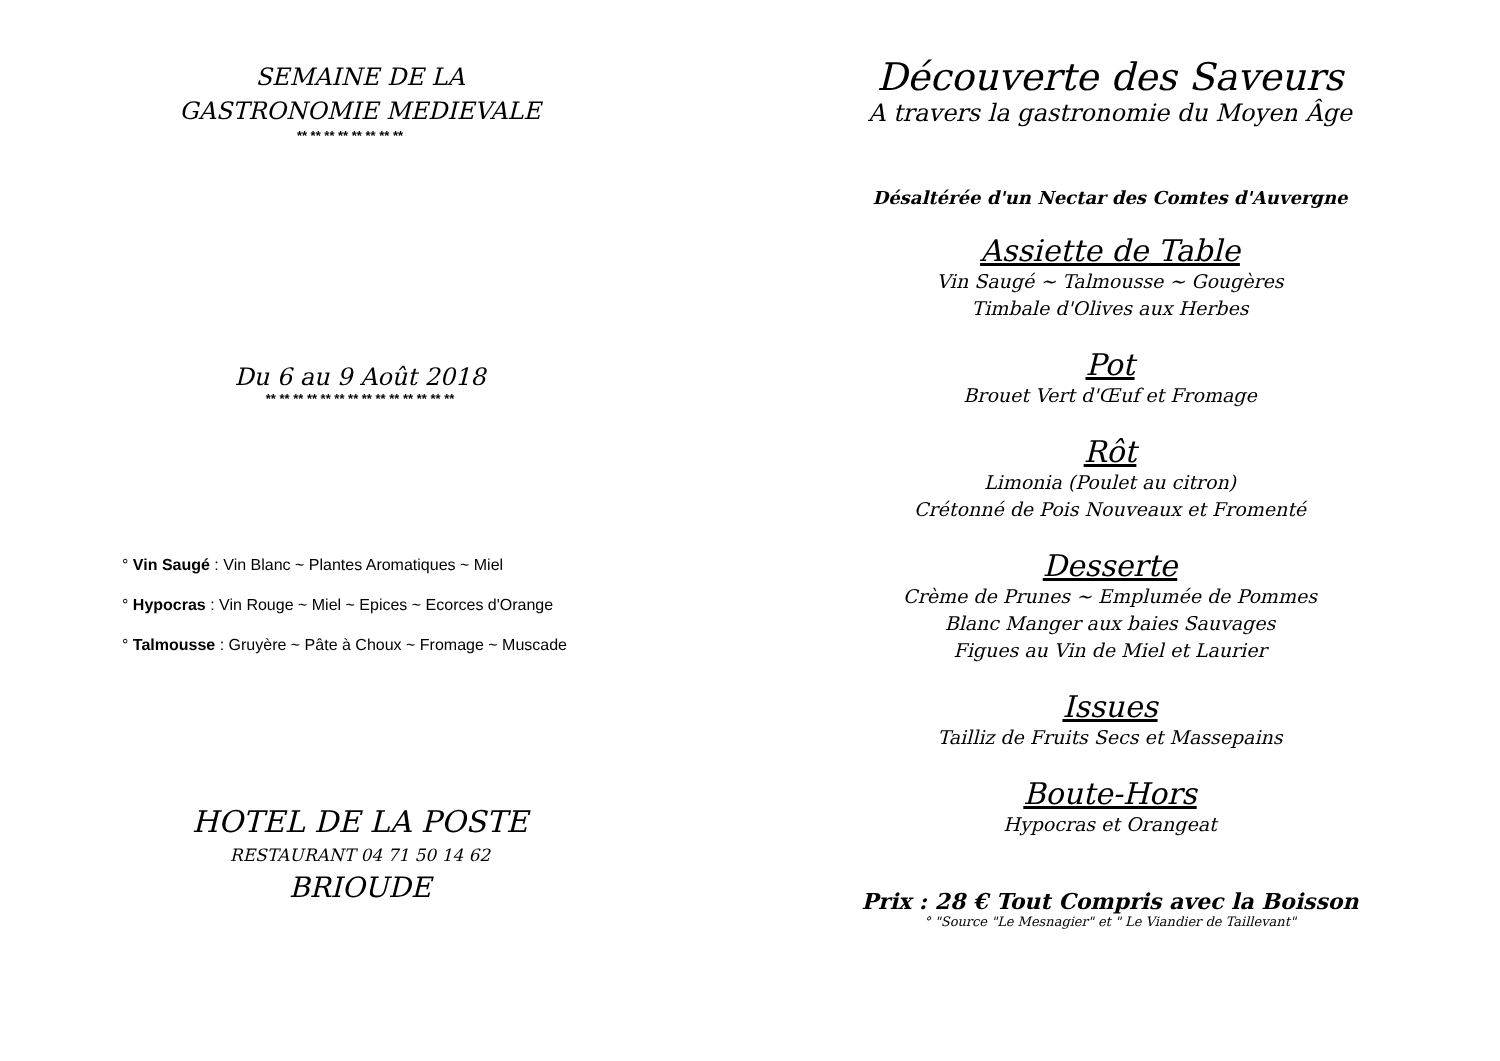SEMAINE DE LA
GASTRONOMIE MEDIEVALE
** ** ** ** ** ** ** **
Du 6 au 9 Août 2018
** ** ** ** ** ** ** ** ** ** ** ** ** **
° Vin Saugé : Vin Blanc ~ Plantes Aromatiques ~ Miel
° Hypocras : Vin Rouge ~ Miel ~ Epices ~ Ecorces d'Orange
° Talmousse : Gruyère ~ Pâte à Choux ~ Fromage ~ Muscade
HOTEL DE LA POSTE
RESTAURANT 04 71 50 14 62
BRIOUDE
Découverte des Saveurs
A travers la gastronomie du Moyen Âge
Désaltérée d'un Nectar des Comtes d'Auvergne
Assiette de Table
Vin Saugé ~ Talmousse ~ Gougères
Timbale d'Olives aux Herbes
Pot
Brouet Vert d'Œuf et Fromage
Rôt
Limonia (Poulet au citron)
Crétonné de Pois Nouveaux et Fromenté
Desserte
Crème de Prunes ~ Emplumée de Pommes
Blanc Manger aux baies Sauvages
Figues au Vin de Miel et Laurier
Issues
Tailliz de Fruits Secs et Massepains
Boute-Hors
Hypocras et Orangeat
Prix : 28 € Tout Compris avec la Boisson
° "Source "Le Mesnagier" et " Le Viandier de Taillevant"